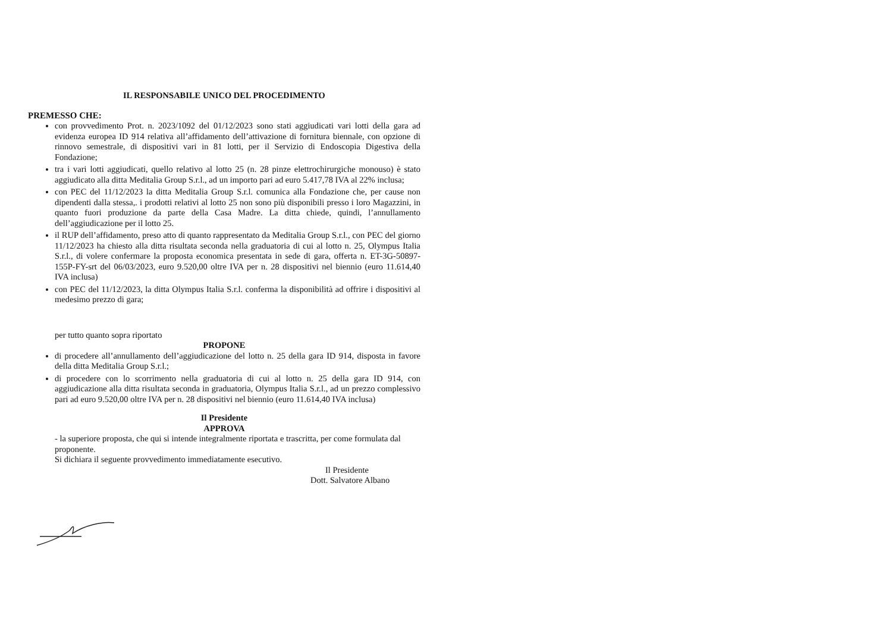IL RESPONSABILE UNICO DEL PROCEDIMENTO
PREMESSO CHE:
con provvedimento Prot. n. 2023/1092 del 01/12/2023 sono stati aggiudicati vari lotti della gara ad evidenza europea ID 914 relativa all’affidamento dell’attivazione di fornitura biennale, con opzione di rinnovo semestrale, di dispositivi vari in 81 lotti, per il Servizio di Endoscopia Digestiva della Fondazione;
tra i vari lotti aggiudicati, quello relativo al lotto 25 (n. 28 pinze elettrochirurgiche monouso) è stato aggiudicato alla ditta Meditalia Group S.r.l., ad un importo pari ad euro 5.417,78 IVA al 22% inclusa;
con PEC del 11/12/2023 la ditta Meditalia Group S.r.l. comunica alla Fondazione che, per cause non dipendenti dalla stessa,. i prodotti relativi al lotto 25 non sono più disponibili presso i loro Magazzini, in quanto fuori produzione da parte della Casa Madre. La ditta chiede, quindi, l’annullamento dell’aggiudicazione per il lotto 25.
il RUP dell’affidamento, preso atto di quanto rappresentato da Meditalia Group S.r.l., con PEC del giorno 11/12/2023 ha chiesto alla ditta risultata seconda nella graduatoria di cui al lotto n. 25, Olympus Italia S.r.l., di volere confermare la proposta economica presentata in sede di gara, offerta n. ET-3G-50897-155P-FY-srt del 06/03/2023, euro 9.520,00 oltre IVA per n. 28 dispositivi nel biennio (euro 11.614,40 IVA inclusa)
con PEC del 11/12/2023, la ditta Olympus Italia S.r.l. conferma la disponibilità ad offrire i dispositivi al medesimo prezzo di gara;
per tutto quanto sopra riportato
PROPONE
di procedere all’annullamento dell’aggiudicazione del lotto n. 25 della gara ID 914, disposta in favore della ditta Meditalia Group S.r.l.;
di procedere con lo scorrimento nella graduatoria di cui al lotto n. 25 della gara ID 914, con aggiudicazione alla ditta risultata seconda in graduatoria, Olympus Italia S.r.l., ad un prezzo complessivo pari ad euro 9.520,00 oltre IVA per n. 28 dispositivi nel biennio (euro 11.614,40 IVA inclusa)
Il Presidente
APPROVA
- la superiore proposta, che qui si intende integralmente riportata e trascritta, per come formulata dal proponente.
Si dichiara il seguente provvedimento immediatamente esecutivo.
Il Presidente
Dott. Salvatore Albano